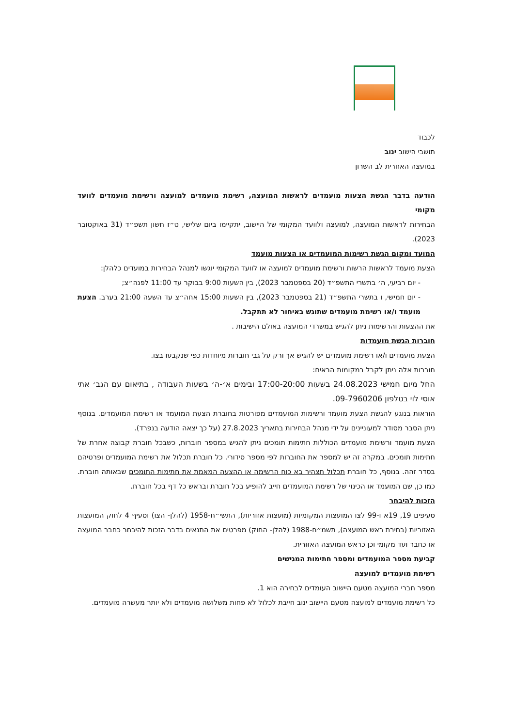לכבוד
תושבי הישוב ינוב
במועצה האזורית לב השרון
הודעה בדבר הגשת הצעות מועמדים לראשות המועצה, רשימת מועמדים למועצה ורשימת מועמדים לוועד מקומי
הבחירות לראשות המועצה, למועצה ולוועד המקומי של היישוב, יתקיימו ביום שלישי, ט״ז חשון תשפ״ד (31 באוקטובר 2023).
המועד ומקום הגשת רשימות המועמדים או הצעות מועמד
הצעת מועמד לראשות הרשות ורשימת מועמדים למועצה או לוועד המקומי יוגשו למנהל הבחירות במועדים כלהלן:
- יום רביעי, ה׳ בתשרי התשפ״ד (20 בספטמבר 2023), בין השעות 9:00 בבוקר עד 11:00 לפנה״צ;
- יום חמישי, ו בתשרי התשפ״ד (21 בספטמבר 2023), בין השעות 15:00 אחה״צ עד השעה 21:00 בערב. הצעת מועמד ו/או רשימת מועמדים שתוגש באיחור לא תתקבל.
את ההצעות והרשימות ניתן להגיש במשרדי המועצה באולם הישיבות .
חוברות הגשת מועמדות
הצעת מועמדים ו/או רשימת מועמדים יש להגיש אך ורק על גבי חוברות מיוחדות כפי שנקבעו בצו.
חוברות אלה ניתן לקבל במקומות הבאים:
החל מיום חמישי 24.08.2023 בשעות 17:00-20:00 ובימים א׳-ה׳ בשעות העבודה , בתיאום עם הגב׳ אתי אוסי לוי בטלפון 09-7960206.
הוראות בנוגע להגשת הצעת מועמד ורשימות המועמדים מפורטות בחוברת הצעת המועמד או רשימת המועמדים. בנוסף ניתן הסבר מסודר למעוניינים על ידי מנהל הבחירות בתאריך 27.8.2023 (על כך יצאה הודעה בנפרד).
הצעת מועמד ורשימת מועמדים הכוללות חתימות תומכים ניתן להגיש במספר חוברות, כשבכל חוברת קבוצה אחרת של חתימות תומכים. במקרה זה יש למספר את החוברות לפי מספר סידורי. כל חוברת תכלול את רשימת המועמדים ופרטיהם בסדר זהה. בנוסף, כל חוברת תכלול תצהיר בא כוח הרשימה או ההצעה המאמת את חתימות התומכים שבאותה חוברת. כמו כן, שם המועמד או הכינוי של רשימת המועמדים חייב להופיע בכל חוברת ובראש כל דף בכל חוברת.
הזכות להיבחר
סעיפים 19, 19א ו-99 לצו המועצות המקומיות (מועצות אזוריות), התשי״ח-1958 (להלן- הצו) וסעיף 4 לחוק המועצות האזוריות (בחירת ראש המועצה), תשמ״ח-1988 (להלן- החוק) מפרטים את התנאים בדבר הזכות להיבחר כחבר המועצה או כחבר ועד מקומי וכן כראש המועצה האזורית.
קביעת מספר המועמדים ומספר חתימות המגישים
רשימת מועמדים למועצה
מספר חברי המועצה מטעם היישוב העומדים לבחירה הוא 1.
כל רשימת מועמדים למועצה מטעם היישוב ינוב חייבת לכלול לא פחות משלושה מועמדים ולא יותר מעשרה מועמדים.